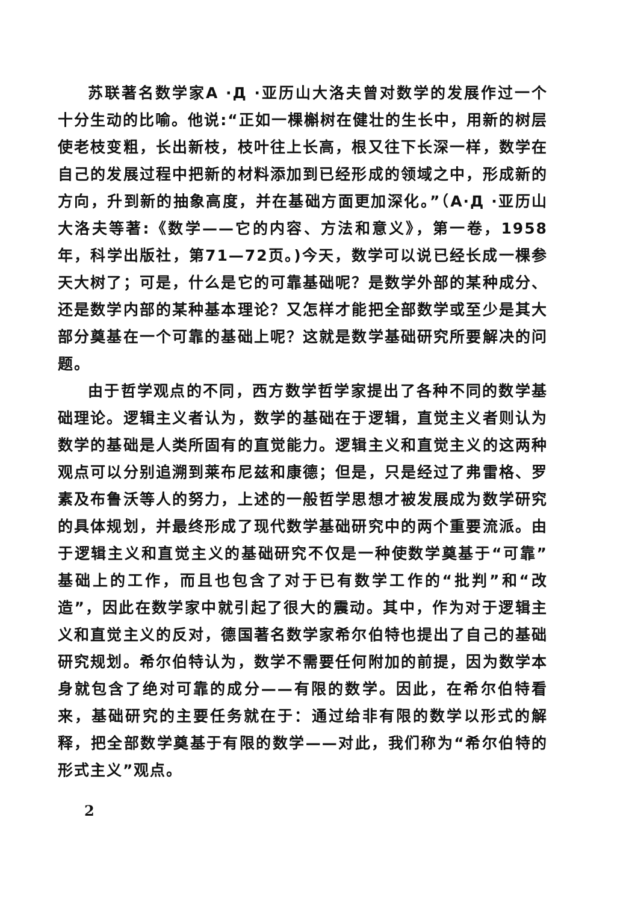苏联著名数学家A ·Д ·亚历山大洛夫曾对数学的发展作过一个十分生动的比喻。他说:“正如一棵槲树在健壮的生长中，用新的树层使老枝变粗，长出新枝，枝叶往上长高，根又往下长深一样，数学在自己的发展过程中把新的材料添加到已经形成的领域之中，形成新的方向，升到新的抽象高度，并在基础方面更加深化。”（A·Д ·亚历山大洛夫等著:《数学——它的内容、方法和意义》，第一卷，1958年，科学出版社，第71—72页。)今天，数学可以说已经长成一棵参天大树了；可是，什么是它的可靠基础呢？是数学外部的某种成分、还是数学内部的某种基本理论？又怎样才能把全部数学或至少是其大部分奠基在一个可靠的基础上呢？这就是数学基础研究所要解决的问题。
由于哲学观点的不同，西方数学哲学家提出了各种不同的数学基础理论。逻辑主义者认为，数学的基础在于逻辑，直觉主义者则认为数学的基础是人类所固有的直觉能力。逻辑主义和直觉主义的这两种观点可以分别追溯到莱布尼兹和康德；但是，只是经过了弗雷格、罗素及布鲁沃等人的努力，上述的一般哲学思想才被发展成为数学研究的具体规划，并最终形成了现代数学基础研究中的两个重要流派。由于逻辑主义和直觉主义的基础研究不仅是一种使数学奠基于“可靠”基础上的工作，而且也包含了对于已有数学工作的“批判”和“改造”，因此在数学家中就引起了很大的震动。其中，作为对于逻辑主义和直觉主义的反对，德国著名数学家希尔伯特也提出了自己的基础研究规划。希尔伯特认为，数学不需要任何附加的前提，因为数学本身就包含了绝对可靠的成分——有限的数学。因此，在希尔伯特看来，基础研究的主要任务就在于：通过给非有限的数学以形式的解释，把全部数学奠基于有限的数学——对此，我们称为“希尔伯特的形式主义”观点。
2